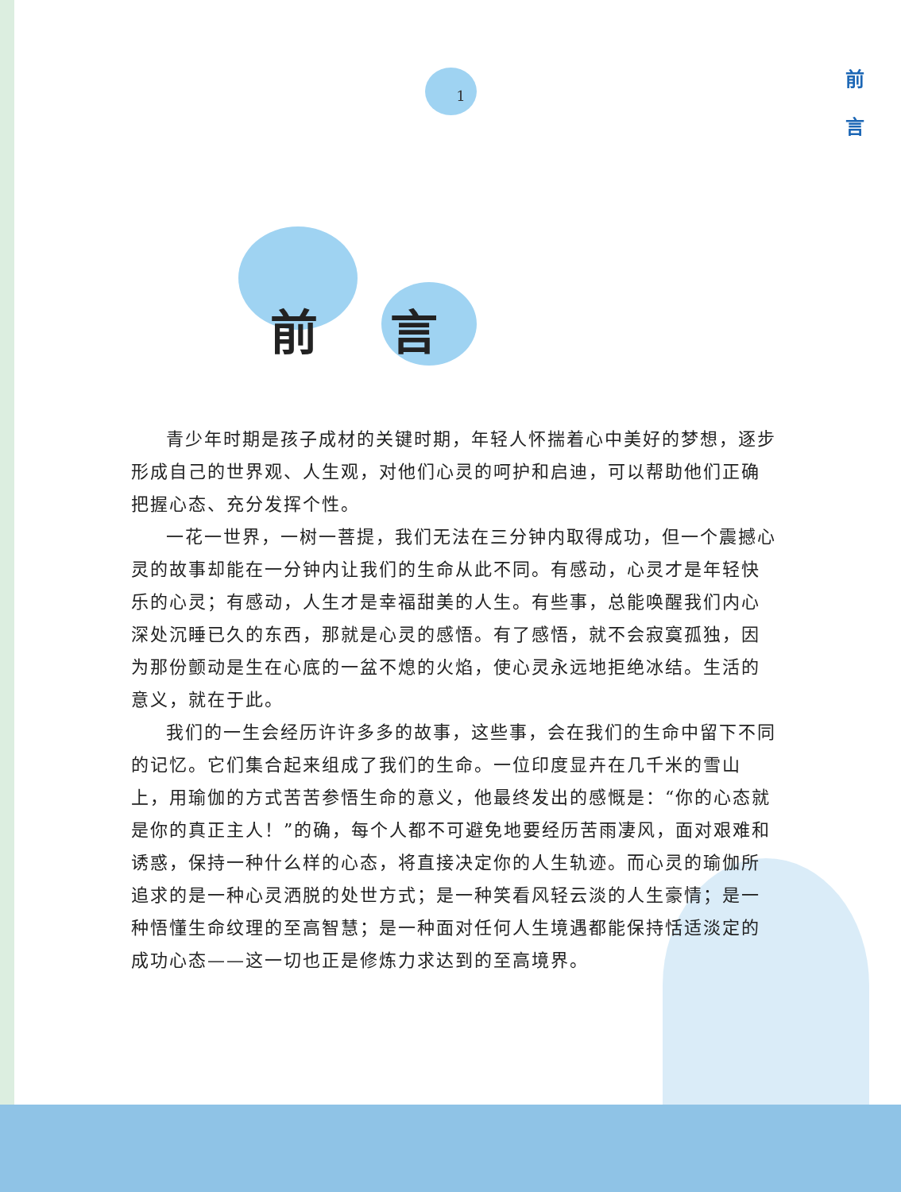1
前 言
前 言
青少年时期是孩子成材的关键时期，年轻人怀揣着心中美好的梦想，逐步形成自己的世界观、人生观，对他们心灵的呵护和启迪，可以帮助他们正确把握心态、充分发挥个性。
一花一世界，一树一菩提，我们无法在三分钟内取得成功，但一个震撼心灵的故事却能在一分钟内让我们的生命从此不同。有感动，心灵才是年轻快乐的心灵；有感动，人生才是幸福甜美的人生。有些事，总能唤醒我们内心深处沉睡已久的东西，那就是心灵的感悟。有了感悟，就不会寂寞孤独，因为那份颤动是生在心底的一盆不熄的火焰，使心灵永远地拒绝冰结。生活的意义，就在于此。
我们的一生会经历许许多多的故事，这些事，会在我们的生命中留下不同的记忆。它们集合起来组成了我们的生命。一位印度显卉在几千米的雪山上，用瑜伽的方式苦苦参悟生命的意义，他最终发出的感慨是：“你的心态就是你的真正主人！”的确，每个人都不可避免地要经历苦雨凄风，面对艰难和诱惑，保持一种什么样的心态，将直接决定你的人生轨迹。而心灵的瑜伽所追求的是一种心灵洒脱的处世方式；是一种笑看风轻云淡的人生豪情；是一种悟懂生命纹理的至高智慧；是一种面对任何人生境遇都能保持恬适淡定的成功心态——这一切也正是修炼力求达到的至高境界。